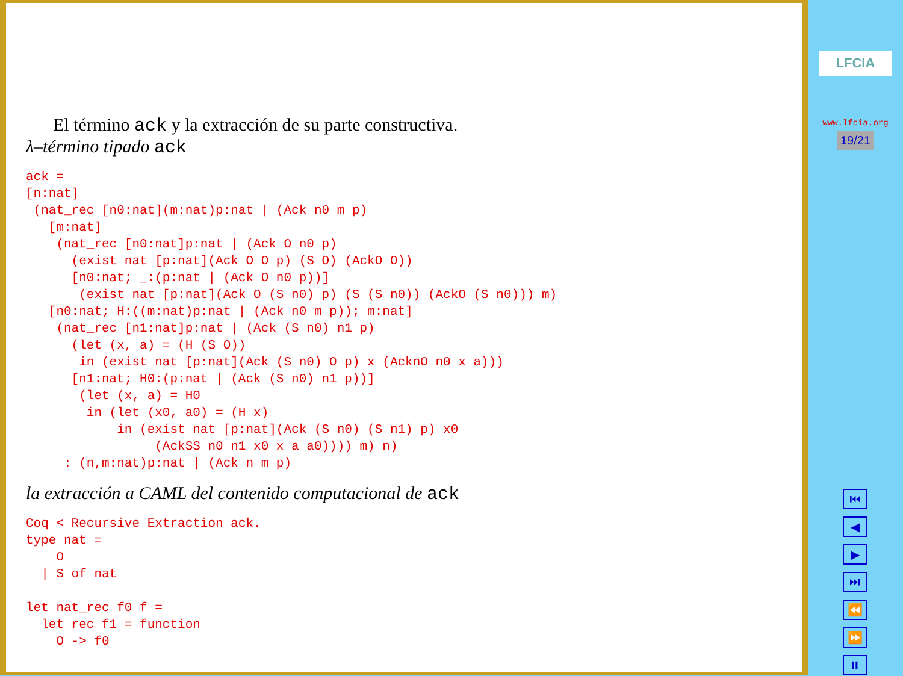El término ack y la extracción de su parte constructiva.
λ–término tipado ack
ack =
[n:nat]
 (nat_rec [n0:nat](m:nat)p:nat | (Ack n0 m p)
   [m:nat]
    (nat_rec [n0:nat]p:nat | (Ack O n0 p)
      (exist nat [p:nat](Ack O O p) (S O) (AckO O))
      [n0:nat; _:(p:nat | (Ack O n0 p))]
       (exist nat [p:nat](Ack O (S n0) p) (S (S n0)) (AckO (S n0))) m)
   [n0:nat; H:((m:nat)p:nat | (Ack n0 m p)); m:nat]
    (nat_rec [n1:nat]p:nat | (Ack (S n0) n1 p)
      (let (x, a) = (H (S O))
       in (exist nat [p:nat](Ack (S n0) O p) x (AcknO n0 x a)))
      [n1:nat; H0:(p:nat | (Ack (S n0) n1 p))]
       (let (x, a) = H0
        in (let (x0, a0) = (H x)
            in (exist nat [p:nat](Ack (S n0) (S n1) p) x0
                 (AckSS n0 n1 x0 x a a0)))) m) n)
     : (n,m:nat)p:nat | (Ack n m p)
la extracción a CAML del contenido computacional de ack
Coq < Recursive Extraction ack.
type nat =
    O
  | S of nat

let nat_rec f0 f =
  let rec f1 = function
    O -> f0
LFCIA
www.lfcia.org
19/21
⏮
◀
▶
⏭
⏪
⏩
⏸